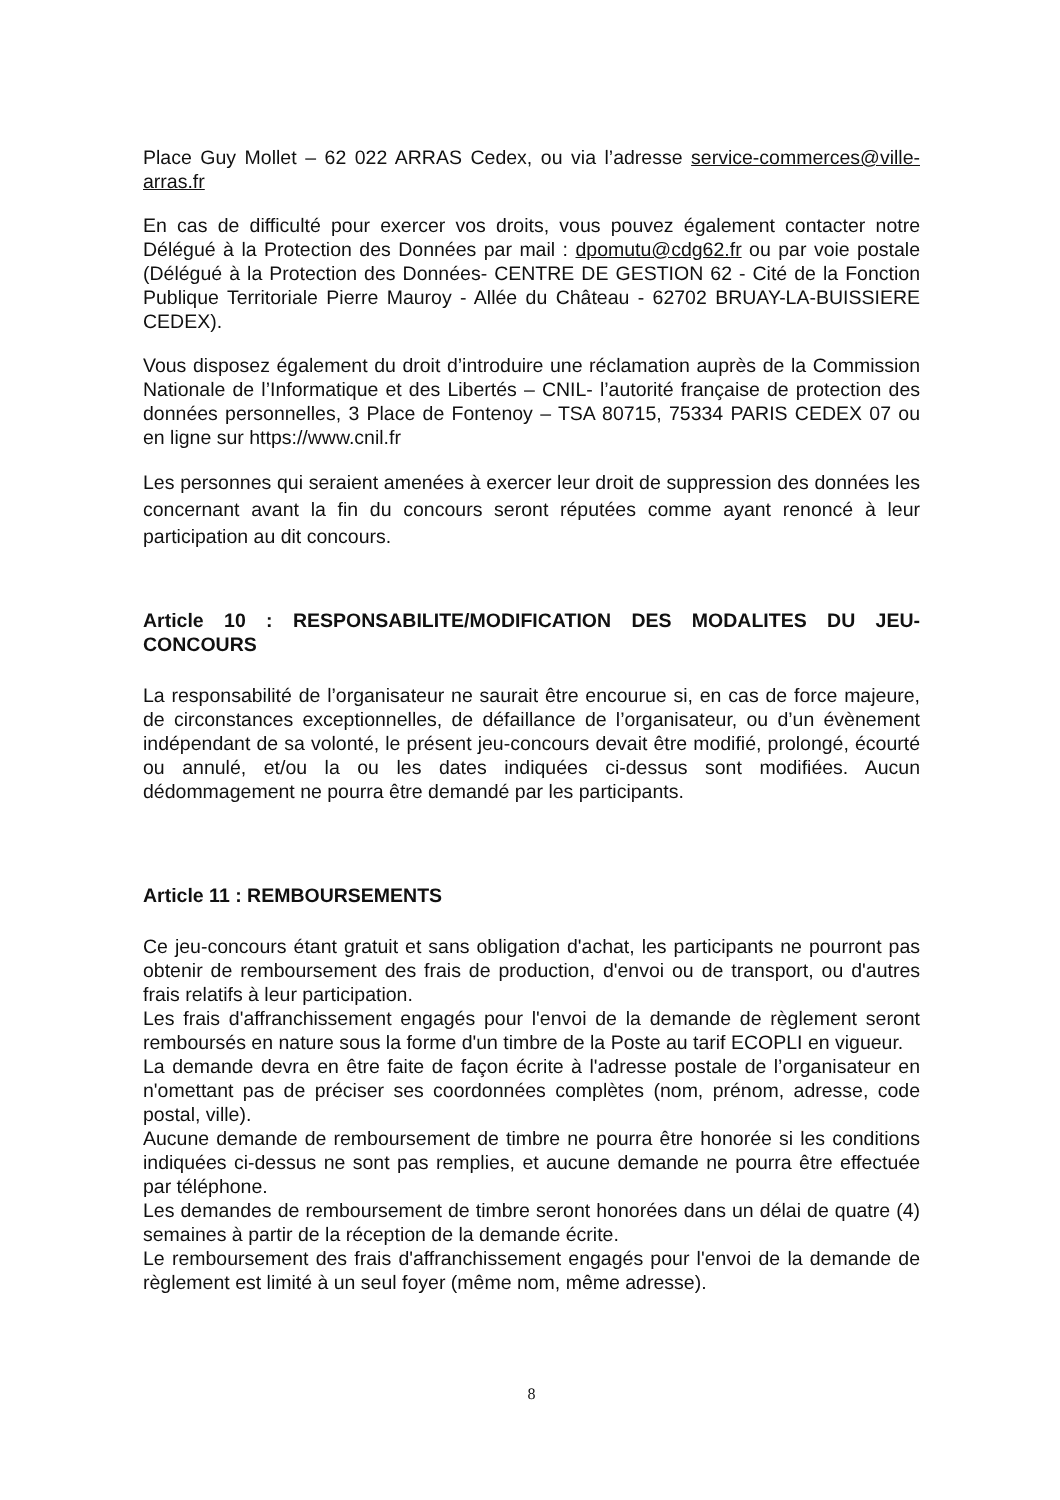Place Guy Mollet – 62 022 ARRAS Cedex, ou via l’adresse service-commerces@ville-arras.fr
En cas de difficulté pour exercer vos droits, vous pouvez également contacter notre Délégué à la Protection des Données par mail : dpomutu@cdg62.fr ou par voie postale (Délégué à la Protection des Données- CENTRE DE GESTION 62 - Cité de la Fonction Publique Territoriale Pierre Mauroy - Allée du Château - 62702 BRUAY-LA-BUISSIERE CEDEX).
Vous disposez également du droit d’introduire une réclamation auprès de la Commission Nationale de l’Informatique et des Libertés – CNIL- l’autorité française de protection des données personnelles, 3 Place de Fontenoy – TSA 80715, 75334 PARIS CEDEX 07 ou en ligne sur https://www.cnil.fr
Les personnes qui seraient amenées à exercer leur droit de suppression des données les concernant avant la fin du concours seront réputées comme ayant renoncé à leur participation au dit concours.
Article 10 : RESPONSABILITE/MODIFICATION DES MODALITES DU JEU-CONCOURS
La responsabilité de l’organisateur ne saurait être encourue si, en cas de force majeure, de circonstances exceptionnelles, de défaillance de l’organisateur, ou d’un évènement indépendant de sa volonté, le présent jeu-concours devait être modifié, prolongé, écourté ou annulé, et/ou la ou les dates indiquées ci-dessus sont modifiées. Aucun dédommagement ne pourra être demandé par les participants.
Article 11 : REMBOURSEMENTS
Ce jeu-concours étant gratuit et sans obligation d'achat, les participants ne pourront pas obtenir de remboursement des frais de production, d'envoi ou de transport, ou d'autres frais relatifs à leur participation.
Les frais d'affranchissement engagés pour l'envoi de la demande de règlement seront remboursés en nature sous la forme d'un timbre de la Poste au tarif ECOPLI en vigueur.
La demande devra en être faite de façon écrite à l'adresse postale de l’organisateur en n'omettant pas de préciser ses coordonnées complètes (nom, prénom, adresse, code postal, ville).
Aucune demande de remboursement de timbre ne pourra être honorée si les conditions indiquées ci-dessus ne sont pas remplies, et aucune demande ne pourra être effectuée par téléphone.
Les demandes de remboursement de timbre seront honorées dans un délai de quatre (4) semaines à partir de la réception de la demande écrite.
Le remboursement des frais d'affranchissement engagés pour l'envoi de la demande de règlement est limité à un seul foyer (même nom, même adresse).
8